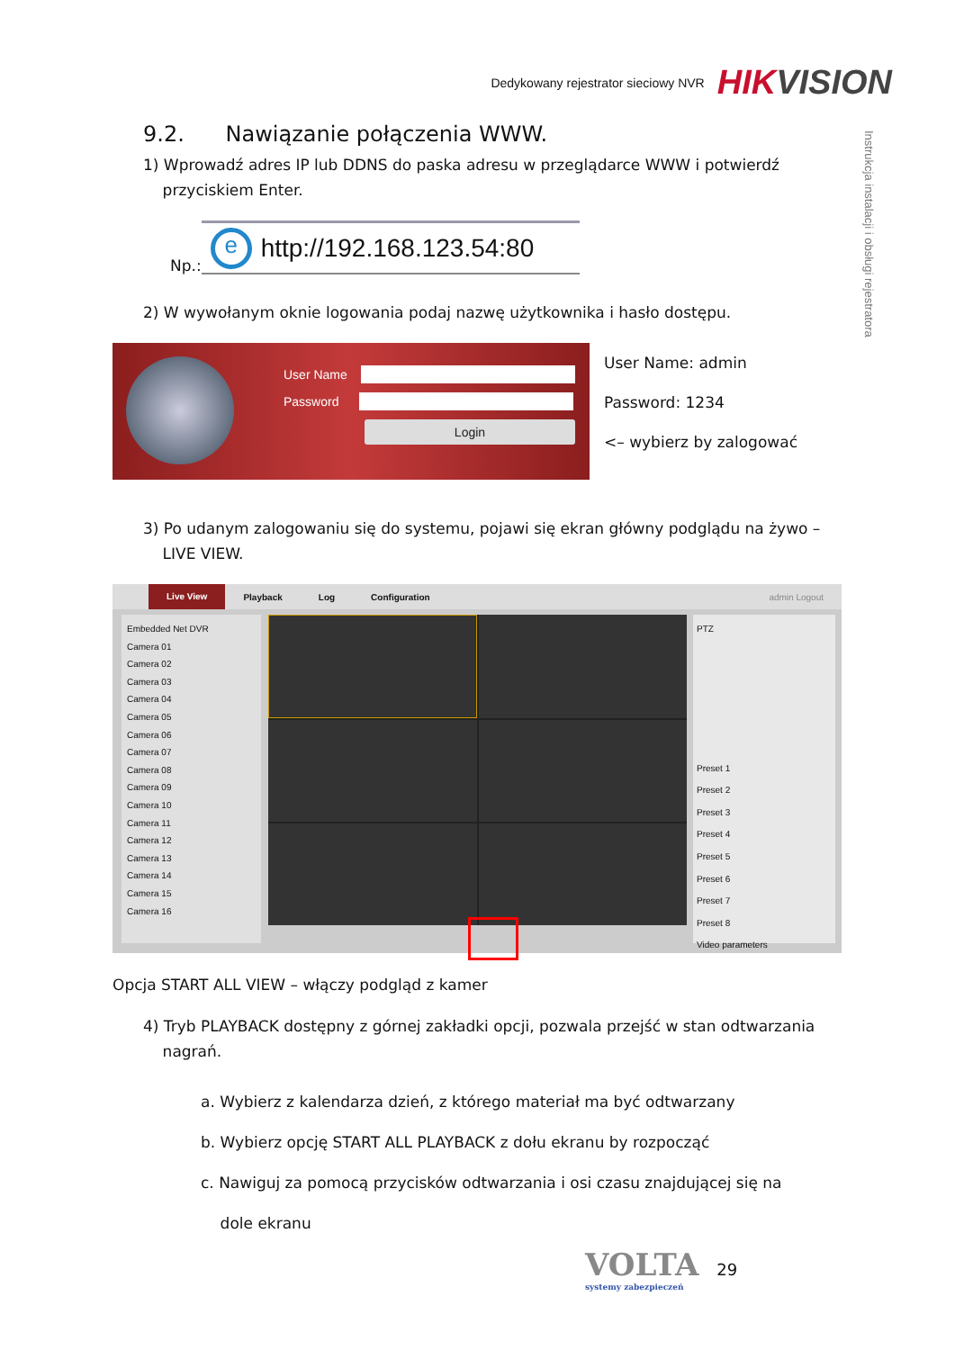Dedykowany rejestrator sieciowy NVR HIKVISION
Instrukcja instalacji i obsługi rejestratora
9.2. Nawiązanie połączenia WWW.
1) Wprowadź adres IP lub DDNS do paska adresu w przeglądarce WWW i potwierdź
przyciskiem Enter.
Np.:
ehttp://192.168.123.54:80
2) W wywołanym oknie logowania podaj nazwę użytkownika i hasło dostępu.
User Name
Password
Login
User Name: admin
Password: 1234
<– wybierz by zalogować
3) Po udanym zalogowaniu się do systemu, pojawi się ekran główny podglądu na żywo –
LIVE VIEW.
Live View
Playback Log Configuration admin Logout
Embedded Net DVR
Camera 01
Camera 02
Camera 03
Camera 04
Camera 05
Camera 06
Camera 07
Camera 08
Camera 09
Camera 10
Camera 11
Camera 12
Camera 13
Camera 14
Camera 15
Camera 16
PTZ
Preset 1
Preset 2
Preset 3
Preset 4
Preset 5
Preset 6
Preset 7
Preset 8
Video parameters
Opcja START ALL VIEW – włączy podgląd z kamer
4) Tryb PLAYBACK dostępny z górnej zakładki opcji, pozwala przejść w stan odtwarzania
nagrań.
a. Wybierz z kalendarza dzień, z którego materiał ma być odtwarzany
b. Wybierz opcję START ALL PLAYBACK z dołu ekranu by rozpocząć
c. Nawiguj za pomocą przycisków odtwarzania i osi czasu znajdującej się na
dole ekranu
VOLTA
systemy zabezpieczeń
29